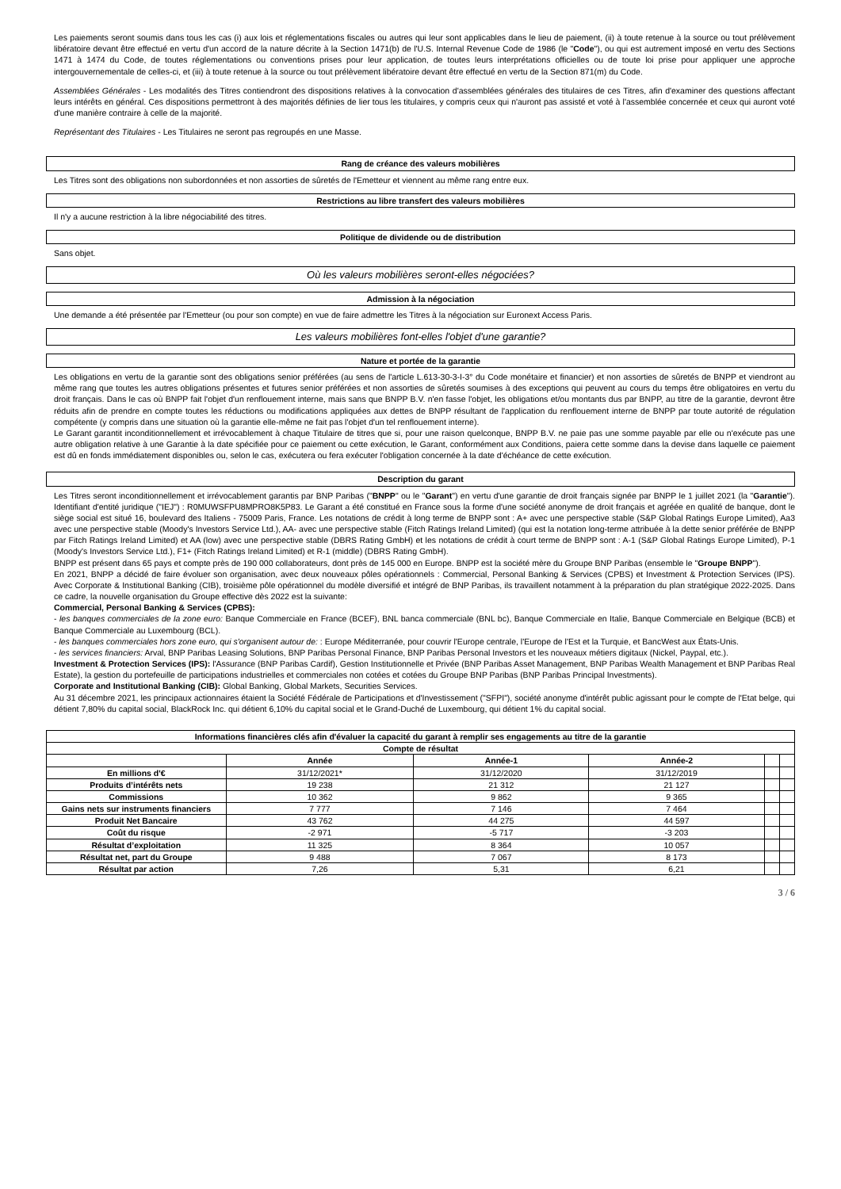Les paiements seront soumis dans tous les cas (i) aux lois et réglementations fiscales ou autres qui leur sont applicables dans le lieu de paiement, (ii) à toute retenue à la source ou tout prélèvement libératoire devant être effectué en vertu d'un accord de la nature décrite à la Section 1471(b) de l'U.S. Internal Revenue Code de 1986 (le "Code"), ou qui est autrement imposé en vertu des Sections 1471 à 1474 du Code, de toutes réglementations ou conventions prises pour leur application, de toutes leurs interprétations officielles ou de toute loi prise pour appliquer une approche intergouvernementale de celles-ci, et (iii) à toute retenue à la source ou tout prélèvement libératoire devant être effectué en vertu de la Section 871(m) du Code.
Assemblées Générales - Les modalités des Titres contiendront des dispositions relatives à la convocation d'assemblées générales des titulaires de ces Titres, afin d'examiner des questions affectant leurs intérêts en général. Ces dispositions permettront à des majorités définies de lier tous les titulaires, y compris ceux qui n'auront pas assisté et voté à l'assemblée concernée et ceux qui auront voté d'une manière contraire à celle de la majorité.
Représentant des Titulaires - Les Titulaires ne seront pas regroupés en une Masse.
Rang de créance des valeurs mobilières
Les Titres sont des obligations non subordonnées et non assorties de sûretés de l'Emetteur et viennent au même rang entre eux.
Restrictions au libre transfert des valeurs mobilières
Il n'y a aucune restriction à la libre négociabilité des titres.
Politique de dividende ou de distribution
Sans objet.
Où les valeurs mobilières seront-elles négociées?
Admission à la négociation
Une demande a été présentée par l'Emetteur (ou pour son compte) en vue de faire admettre les Titres à la négociation sur Euronext Access Paris.
Les valeurs mobilières font-elles l'objet d'une garantie?
Nature et portée de la garantie
Les obligations en vertu de la garantie sont des obligations senior préférées (au sens de l'article L.613-30-3-I-3° du Code monétaire et financier) et non assorties de sûretés de BNPP et viendront au même rang que toutes les autres obligations présentes et futures senior préférées et non assorties de sûretés soumises à des exceptions qui peuvent au cours du temps être obligatoires en vertu du droit français. Dans le cas où BNPP fait l'objet d'un renflouement interne, mais sans que BNPP B.V. n'en fasse l'objet, les obligations et/ou montants dus par BNPP, au titre de la garantie, devront être réduits afin de prendre en compte toutes les réductions ou modifications appliquées aux dettes de BNPP résultant de l'application du renflouement interne de BNPP par toute autorité de régulation compétente (y compris dans une situation où la garantie elle-même ne fait pas l'objet d'un tel renflouement interne).
Le Garant garantit inconditionnellement et irrévocablement à chaque Titulaire de titres que si, pour une raison quelconque, BNPP B.V. ne paie pas une somme payable par elle ou n'exécute pas une autre obligation relative à une Garantie à la date spécifiée pour ce paiement ou cette exécution, le Garant, conformément aux Conditions, paiera cette somme dans la devise dans laquelle ce paiement est dû en fonds immédiatement disponibles ou, selon le cas, exécutera ou fera exécuter l'obligation concernée à la date d'échéance de cette exécution.
Description du garant
Les Titres seront inconditionnellement et irrévocablement garantis par BNP Paribas ("BNPP" ou le "Garant") en vertu d'une garantie de droit français signée par BNPP le 1 juillet 2021 (la "Garantie"). Identifiant d'entité juridique ("IEJ") : R0MUWSFPU8MPRO8K5P83. Le Garant a été constitué en France sous la forme d'une société anonyme de droit français et agréée en qualité de banque, dont le siège social est situé 16, boulevard des Italiens - 75009 Paris, France. Les notations de crédit à long terme de BNPP sont : A+ avec une perspective stable (S&P Global Ratings Europe Limited), Aa3 avec une perspective stable (Moody's Investors Service Ltd.), AA- avec une perspective stable (Fitch Ratings Ireland Limited) (qui est la notation long-terme attribuée à la dette senior préférée de BNPP par Fitch Ratings Ireland Limited) et AA (low) avec une perspective stable (DBRS Rating GmbH) et les notations de crédit à court terme de BNPP sont : A-1 (S&P Global Ratings Europe Limited), P-1 (Moody's Investors Service Ltd.), F1+ (Fitch Ratings Ireland Limited) et R-1 (middle) (DBRS Rating GmbH).
BNPP est présent dans 65 pays et compte près de 190 000 collaborateurs, dont près de 145 000 en Europe. BNPP est la société mère du Groupe BNP Paribas (ensemble le "Groupe BNPP").
En 2021, BNPP a décidé de faire évoluer son organisation, avec deux nouveaux pôles opérationnels : Commercial, Personal Banking & Services (CPBS) et Investment & Protection Services (IPS). Avec Corporate & Institutional Banking (CIB), troisième pôle opérationnel du modèle diversifié et intégré de BNP Paribas, ils travaillent notamment à la préparation du plan stratégique 2022-2025. Dans ce cadre, la nouvelle organisation du Groupe effective dès 2022 est la suivante:
Commercial, Personal Banking & Services (CPBS):
- les banques commerciales de la zone euro: Banque Commerciale en France (BCEF), BNL banca commerciale (BNL bc), Banque Commerciale en Italie, Banque Commerciale en Belgique (BCB) et Banque Commerciale au Luxembourg (BCL).
- les banques commerciales hors zone euro, qui s'organisent autour de: : Europe Méditerranée, pour couvrir l'Europe centrale, l'Europe de l'Est et la Turquie, et BancWest aux États-Unis.
- les services financiers: Arval, BNP Paribas Leasing Solutions, BNP Paribas Personal Finance, BNP Paribas Personal Investors et les nouveaux métiers digitaux (Nickel, Paypal, etc.).
Investment & Protection Services (IPS): l'Assurance (BNP Paribas Cardif), Gestion Institutionnelle et Privée (BNP Paribas Asset Management, BNP Paribas Wealth Management et BNP Paribas Real Estate), la gestion du portefeuille de participations industrielles et commerciales non cotées et cotées du Groupe BNP Paribas (BNP Paribas Principal Investments).
Corporate and Institutional Banking (CIB): Global Banking, Global Markets, Securities Services.
Au 31 décembre 2021, les principaux actionnaires étaient la Société Fédérale de Participations et d'Investissement ("SFPI"), société anonyme d'intérêt public agissant pour le compte de l'Etat belge, qui détient 7,80% du capital social, BlackRock Inc. qui détient 6,10% du capital social et le Grand-Duché de Luxembourg, qui détient 1% du capital social.
| Informations financières clés afin d'évaluer la capacité du garant à remplir ses engagements au titre de la garantie | | | | | |
| --- | --- | --- | --- | --- | --- |
| Compte de résultat | | | | | |
| | Année | Année-1 | Année-2 | | |
| En millions d'€ | 31/12/2021* | 31/12/2020 | 31/12/2019 | | |
| Produits d’intérêts nets | 19 238 | 21 312 | 21 127 | | |
| Commissions | 10 362 | 9 862 | 9 365 | | |
| Gains nets sur instruments financiers | 7 777 | 7 146 | 7 464 | | |
| Produit Net Bancaire | 43 762 | 44 275 | 44 597 | | |
| Coût du risque | -2 971 | -5 717 | -3 203 | | |
| Résultat d’exploitation | 11 325 | 8 364 | 10 057 | | |
| Résultat net, part du Groupe | 9 488 | 7 067 | 8 173 | | |
| Résultat par action | 7,26 | 5,31 | 6,21 | | |
3 / 6